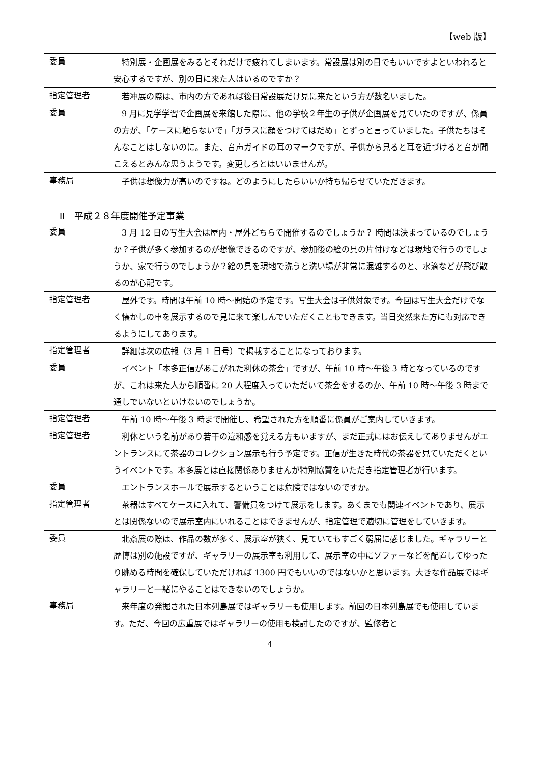【web 版】
| 委員 | 特別展・企画展をみるとそれだけで疲れてしまいます。常設展は別の日でもいいですよといわれると安心するですが、別の日に来た人はいるのですか？ |
| 指定管理者 | 若冲展の際は、市内の方であれば後日常設展だけ見に来たという方が数名いました。 |
| 委員 | 9 月に見学学習で企画展を来館した際に、他の学校２年生の子供が企画展を見ていたのですが、係員の方が、「ケースに触らないで」「ガラスに顔をつけてはだめ」とずっと言っていました。子供たちはそんなことはしないのに。また、音声ガイドの耳のマークですが、子供から見ると耳を近づけると音が聞こえるとみんな思うようです。変更しろとはいいませんが。 |
| 事務局 | 子供は想像力が高いのですね。どのようにしたらいいか持ち帰らせていただきます。 |
Ⅱ　平成２８年度開催予定事業
| 委員 | 3 月 12 日の写生大会は屋内・屋外どちらで開催するのでしょうか？ 時間は決まっているのでしょうか？子供が多く参加するのが想像できるのですが、参加後の絵の具の片付けなどは現地で行うのでしょうか、家で行うのでしょうか？絵の具を現地で洗うと洗い場が非常に混雑するのと、水滴などが飛び散るのが心配です。 |
| 指定管理者 | 屋外です。時間は午前 10 時～開始の予定です。写生大会は子供対象です。今回は写生大会だけでなく懐かしの車を展示するので見に来て楽しんでいただくこともできます。当日突然来た方にも対応できるようにしてあります。 |
| 指定管理者 | 詳細は次の広報（3 月 1 日号）で掲載することになっております。 |
| 委員 | イベント「本多正信があこがれた利休の茶会」ですが、午前 10 時～午後 3 時となっているのですが、これは来た人から順番に 20 人程度入っていただいて茶会をするのか、午前 10 時～午後 3 時まで通しでいないといけないのでしょうか。 |
| 指定管理者 | 午前 10 時～午後 3 時まで開催し、希望された方を順番に係員がご案内していきます。 |
| 指定管理者 | 利休という名前があり若干の違和感を覚える方もいますが、まだ正式にはお伝えしてありませんがエントランスにて茶器のコレクション展示も行う予定です。正信が生きた時代の茶器を見ていただくというイベントです。本多展とは直接関係ありませんが特別協賛をいただき指定管理者が行います。 |
| 委員 | エントランスホールで展示するということは危険ではないのですか。 |
| 指定管理者 | 茶器はすべてケースに入れて、警備員をつけて展示をします。あくまでも関連イベントであり、展示とは関係ないので展示室内にいれることはできませんが、指定管理で適切に管理をしていきます。 |
| 委員 | 北斎展の際は、作品の数が多く、展示室が狭く、見ていてもすごく窮屈に感じました。ギャラリーと歴博は別の施設ですが、ギャラリーの展示室も利用して、展示室の中にソファーなどを配置してゆったり眺める時間を確保していただければ 1300 円でもいいのではないかと思います。大きな作品展ではギャラリーと一緒にやることはできないのでしょうか。 |
| 事務局 | 来年度の発掘された日本列島展ではギャラリーも使用します。前回の日本列島展でも使用しています。ただ、今回の広重展ではギャラリーの使用も検討したのですが、監修者と |
4